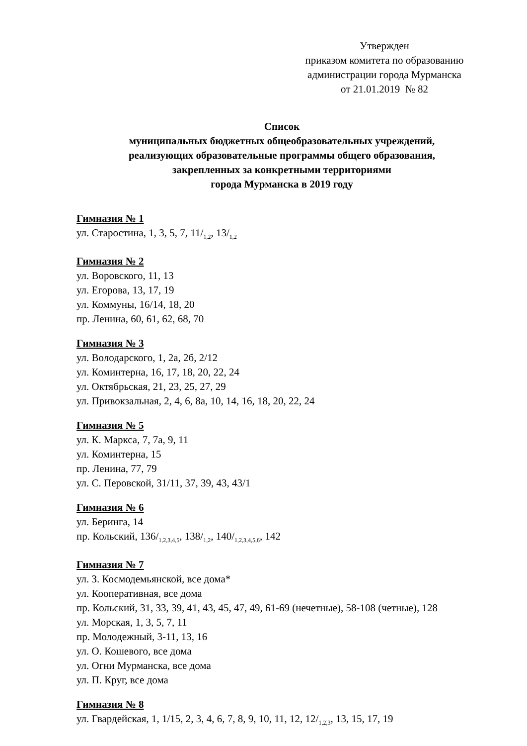Утвержден
приказом комитета по образованию
администрации города Мурманска
от 21.01.2019 № 82
Список
муниципальных бюджетных общеобразовательных учреждений,
реализующих образовательные программы общего образования,
закрепленных за конкретными территориями
города Мурманска в 2019 году
Гимназия № 1
ул. Старостина, 1, 3, 5, 7, 11/<sub>1,2</sub>, 13/<sub>1,2</sub>
Гимназия № 2
ул. Воровского, 11, 13
ул. Егорова, 13, 17, 19
ул. Коммуны, 16/14, 18, 20
пр. Ленина, 60, 61, 62, 68, 70
Гимназия № 3
ул. Володарского, 1, 2а, 2б, 2/12
ул. Коминтерна, 16, 17, 18, 20, 22, 24
ул. Октябрьская, 21, 23, 25, 27, 29
ул. Привокзальная, 2, 4, 6, 8а, 10, 14, 16, 18, 20, 22, 24
Гимназия № 5
ул. К. Маркса, 7, 7а, 9, 11
ул. Коминтерна, 15
пр. Ленина, 77, 79
ул. С. Перовской, 31/11, 37, 39, 43, 43/1
Гимназия № 6
ул. Беринга, 14
пр. Кольский, 136/<sub>1,2,3,4,5</sub>, 138/<sub>1,2</sub>, 140/<sub>1,2,3,4,5,6</sub>, 142
Гимназия № 7
ул. З. Космодемьянской, все дома*
ул. Кооперативная, все дома
пр. Кольский, 31, 33, 39, 41, 43, 45, 47, 49, 61-69 (нечетные), 58-108 (четные), 128
ул. Морская, 1, 3, 5, 7, 11
пр. Молодежный, 3-11, 13, 16
ул. О. Кошевого, все дома
ул. Огни Мурманска, все дома
ул. П. Круг, все дома
Гимназия № 8
ул. Гвардейская, 1, 1/15, 2, 3, 4, 6, 7, 8, 9, 10, 11, 12, 12/<sub>1,2,3</sub>, 13, 15, 17, 19